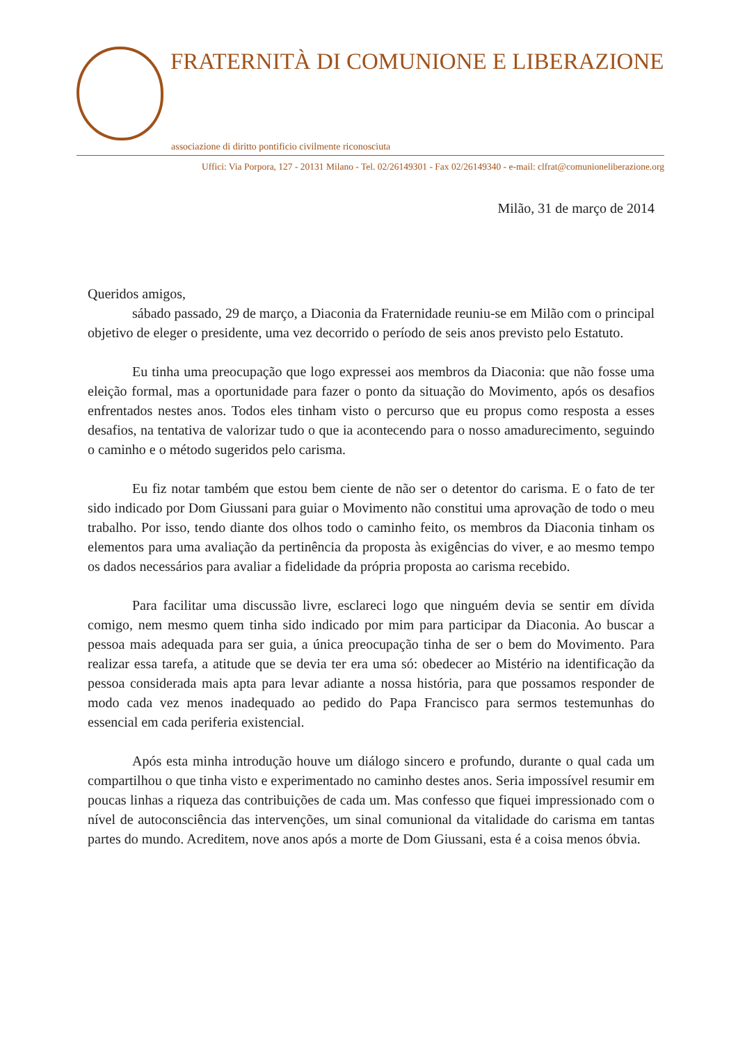FRATERNITÀ DI COMUNIONE E LIBERAZIONE
associazione di diritto pontificio civilmente riconosciuta
Uffici: Via Porpora, 127 - 20131 Milano - Tel. 02/26149301 - Fax 02/26149340 - e-mail: clfrat@comunioneliberazione.org
Milão, 31 de março de 2014
Queridos amigos,
sábado passado, 29 de março, a Diaconia da Fraternidade reuniu-se em Milão com o principal objetivo de eleger o presidente, uma vez decorrido o período de seis anos previsto pelo Estatuto.
Eu tinha uma preocupação que logo expressei aos membros da Diaconia: que não fosse uma eleição formal, mas a oportunidade para fazer o ponto da situação do Movimento, após os desafios enfrentados nestes anos. Todos eles tinham visto o percurso que eu propus como resposta a esses desafios, na tentativa de valorizar tudo o que ia acontecendo para o nosso amadurecimento, seguindo o caminho e o método sugeridos pelo carisma.
Eu fiz notar também que estou bem ciente de não ser o detentor do carisma. E o fato de ter sido indicado por Dom Giussani para guiar o Movimento não constitui uma aprovação de todo o meu trabalho. Por isso, tendo diante dos olhos todo o caminho feito, os membros da Diaconia tinham os elementos para uma avaliação da pertinência da proposta às exigências do viver, e ao mesmo tempo os dados necessários para avaliar a fidelidade da própria proposta ao carisma recebido.
Para facilitar uma discussão livre, esclareci logo que ninguém devia se sentir em dívida comigo, nem mesmo quem tinha sido indicado por mim para participar da Diaconia. Ao buscar a pessoa mais adequada para ser guia, a única preocupação tinha de ser o bem do Movimento. Para realizar essa tarefa, a atitude que se devia ter era uma só: obedecer ao Mistério na identificação da pessoa considerada mais apta para levar adiante a nossa história, para que possamos responder de modo cada vez menos inadequado ao pedido do Papa Francisco para sermos testemunhas do essencial em cada periferia existencial.
Após esta minha introdução houve um diálogo sincero e profundo, durante o qual cada um compartilhou o que tinha visto e experimentado no caminho destes anos. Seria impossível resumir em poucas linhas a riqueza das contribuições de cada um. Mas confesso que fiquei impressionado com o nível de autoconsciência das intervenções, um sinal comunional da vitalidade do carisma em tantas partes do mundo. Acreditem, nove anos após a morte de Dom Giussani, esta é a coisa menos óbvia.